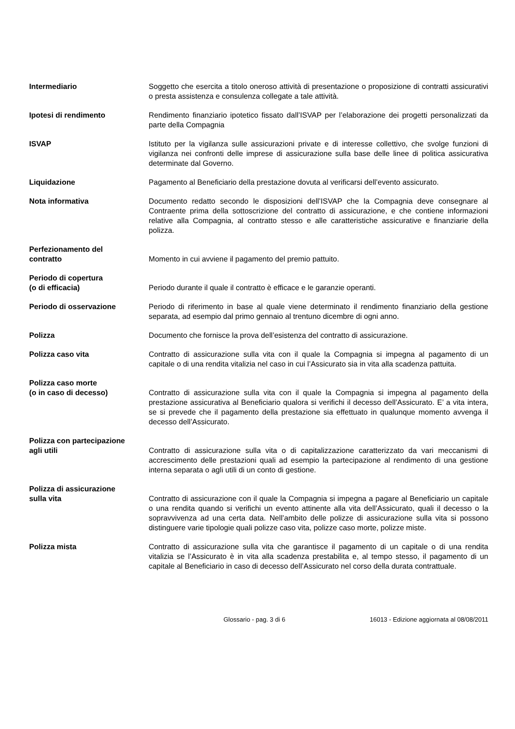Intermediario Soggetto che esercita a titolo oneroso attività di presentazione o proposizione di contratti assicurativi o presta assistenza e consulenza collegate a tale attività.
Ipotesi di rendimento Rendimento finanziario ipotetico fissato dall’ISVAP per l’elaborazione dei progetti personalizzati da parte della Compagnia
ISVAP Istituto per la vigilanza sulle assicurazioni private e di interesse collettivo, che svolge funzioni di vigilanza nei confronti delle imprese di assicurazione sulla base delle linee di politica assicurativa determinate dal Governo.
Liquidazione Pagamento al Beneficiario della prestazione dovuta al verificarsi dell’evento assicurato.
Nota informativa Documento redatto secondo le disposizioni dell’ISVAP che la Compagnia deve consegnare al Contraente prima della sottoscrizione del contratto di assicurazione, e che contiene informazioni relative alla Compagnia, al contratto stesso e alle caratteristiche assicurative e finanziarie della polizza.
Perfezionamento del
contratto
Momento in cui avviene il pagamento del premio pattuito.
Periodo di copertura
(o di efficacia)
Periodo durante il quale il contratto è efficace e le garanzie operanti.
Periodo di osservazione Periodo di riferimento in base al quale viene determinato il rendimento finanziario della gestione separata, ad esempio dal primo gennaio al trentuno dicembre di ogni anno.
Polizza Documento che fornisce la prova dell’esistenza del contratto di assicurazione.
Polizza caso vita Contratto di assicurazione sulla vita con il quale la Compagnia si impegna al pagamento di un capitale o di una rendita vitalizia nel caso in cui l’Assicurato sia in vita alla scadenza pattuita.
Polizza caso morte
(o in caso di decesso)
Contratto di assicurazione sulla vita con il quale la Compagnia si impegna al pagamento della prestazione assicurativa al Beneficiario qualora si verifichi il decesso dell’Assicurato. E’ a vita intera, se si prevede che il pagamento della prestazione sia effettuato in qualunque momento avvenga il decesso dell’Assicurato.
Polizza con partecipazione
agli utili
Contratto di assicurazione sulla vita o di capitalizzazione caratterizzato da vari meccanismi di accrescimento delle prestazioni quali ad esempio la partecipazione al rendimento di una gestione interna separata o agli utili di un conto di gestione.
Polizza di assicurazione
sulla vita
Contratto di assicurazione con il quale la Compagnia si impegna a pagare al Beneficiario un capitale o una rendita quando si verifichi un evento attinente alla vita dell’Assicurato, quali il decesso o la sopravvivenza ad una certa data. Nell’ambito delle polizze di assicurazione sulla vita si possono distinguere varie tipologie quali polizze caso vita, polizze caso morte, polizze miste.
Polizza mista Contratto di assicurazione sulla vita che garantisce il pagamento di un capitale o di una rendita vitalizia se l’Assicurato è in vita alla scadenza prestabilita e, al tempo stesso, il pagamento di un capitale al Beneficiario in caso di decesso dell’Assicurato nel corso della durata contrattuale.
Glossario - pag. 3 di 6 16013 - Edizione aggiornata al 08/08/2011